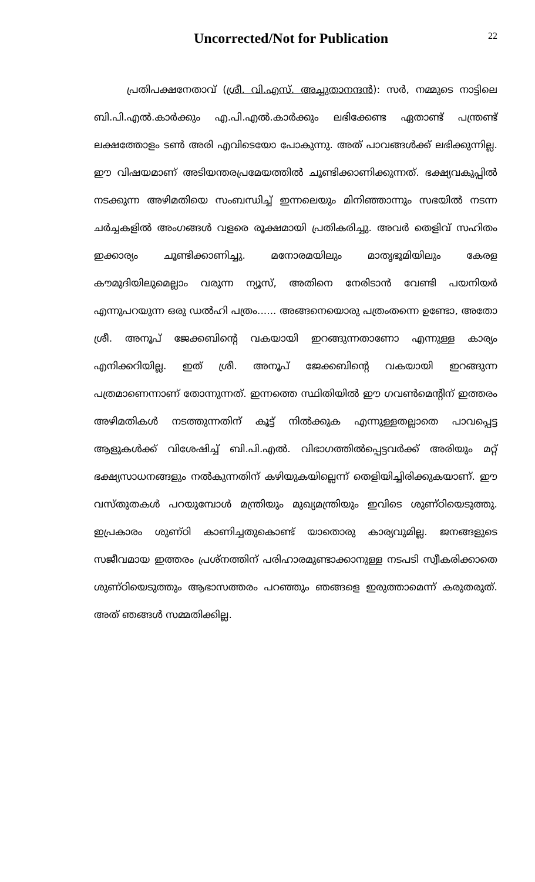Uncorrected/Not for Publication
22
പ്രതിപക്ഷനേതാവ് (ശ്രീ. വി.എസ്. അച്ചുതാനന്ദൻ): സർ, നമ്മുടെ നാട്ടിലെ ബി.പി.എൽ.കാർക്കും എ.പി.എൽ.കാർക്കും ലഭിക്കേണ്ട ഏതാണ്ട് പന്ത്രണ്ട് ലക്ഷത്തോളം ടൺ അരി എവിടെയോ പോകുന്നു. അത് പാവങ്ങൾക്ക് ലഭിക്കുന്നില്ല. ഈ വിഷയമാണ് അടിയന്തരപ്രമേയത്തിൽ ചൂണ്ടിക്കാണിക്കുന്നത്. ഭക്ഷ്യവകുപ്പിൽ നടക്കുന്ന അഴിമതിയെ സംബന്ധിച്ച് ഇന്നലെയും മിനിഞ്ഞാന്നും സഭയിൽ നടന്ന ചർച്ചകളിൽ അംഗങ്ങൾ വളരെ രൂക്ഷമായി പ്രതികരിച്ചു. അവർ തെളിവ് സഹിതം ഇക്കാര്യം ചൂണ്ടിക്കാണിച്ചു. മനോരമയിലും മാതൃഭൂമിയിലും കേരള കൗമുദിയിലുമെല്ലാം വരുന്ന ന്യൂസ്, അതിനെ നേരിടാൻ വേണ്ടി പയനിയർ എന്നുപറയുന്ന ഒരു ഡൽഹി പത്രം...... അങ്ങനെയൊരു പത്രംതന്നെ ഉണ്ടോ, അതോ ശ്രീ. അനൂപ് ജേക്കബിന്റെ വകയായി ഇറങ്ങുന്നതാണോ എന്നുള്ള കാര്യം എനിക്കറിയില്ല. ഇത് ശ്രീ. അനൂപ് ജേക്കബിന്റെ വകയായി ഇറങ്ങുന്ന പത്രമാണെന്നാണ് തോന്നുന്നത്. ഇന്നത്തെ സ്ഥിതിയിൽ ഈ ഗവൺമെന്റിന് ഇത്തരം അഴിമതികൾ നടത്തുന്നതിന് കൂട്ട് നിൽക്കുക എന്നുള്ളതല്ലാതെ പാവപ്പെട്ട ആളുകൾക്ക് വിശേഷിച്ച് ബി.പി.എൽ. വിഭാഗത്തിൽപ്പെട്ടവർക്ക് അരിയും മറ്റ് ഭക്ഷ്യസാധനങ്ങളും നൽകുന്നതിന് കഴിയുകയില്ലെന്ന് തെളിയിച്ചിരിക്കുകയാണ്. ഈ വസ്തുതകൾ പറയുമ്പോൾ മന്ത്രിയും മുഖ്യമന്ത്രിയും ഇവിടെ ശുണ്ഠിയെടുത്തു. ഇപ്രകാരം ശുണ്ഠി കാണിച്ചതുകൊണ്ട് യാതൊരു കാര്യവുമില്ല. ജനങ്ങളുടെ സജീവമായ ഇത്തരം പ്രശ്നത്തിന് പരിഹാരമുണ്ടാക്കാനുള്ള നടപടി സ്വീകരിക്കാതെ ശുണ്ഠിയെടുത്തും ആഭാസത്തരം പറഞ്ഞും ഞങ്ങളെ ഇരുത്താമെന്ന് കരുതരുത്. അത് ഞങ്ങൾ സമ്മതിക്കില്ല.